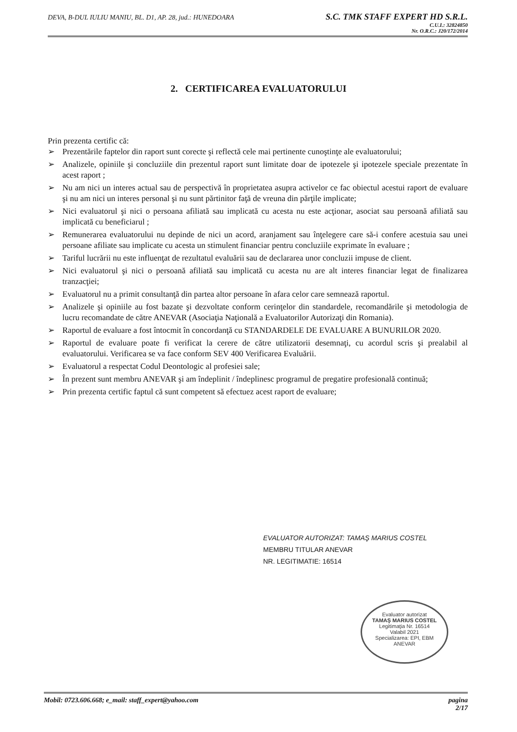DEVA, B-DUL IULIU MANIU, BL. D1, AP. 28, jud.: HUNEDOARA
S.C. TMK STAFF EXPERT HD S.R.L.
C.U.I.: 32824850
Nr. O.R.C.: J20/172/2014
2. CERTIFICAREA EVALUATORULUI
Prin prezenta certific că:
➢ Prezentările faptelor din raport sunt corecte şi reflectă cele mai pertinente cunoştinţe ale evaluatorului;
➢ Analizele, opiniile şi concluziile din prezentul raport sunt limitate doar de ipotezele şi ipotezele speciale prezentate în acest raport ;
➢ Nu am nici un interes actual sau de perspectivă în proprietatea asupra activelor ce fac obiectul acestui raport de evaluare şi nu am nici un interes personal şi nu sunt părtinitor faţă de vreuna din părţile implicate;
➢ Nici evaluatorul şi nici o persoana afiliată sau implicată cu acesta nu este acţionar, asociat sau persoană afiliată sau implicată cu beneficiarul ;
➢ Remunerarea evaluatorului nu depinde de nici un acord, aranjament sau înţelegere care să-i confere acestuia sau unei persoane afiliate sau implicate cu acesta un stimulent financiar pentru concluziile exprimate în evaluare ;
➢ Tariful lucrării nu este influenţat de rezultatul evaluării sau de declararea unor concluzii impuse de client.
➢ Nici evaluatorul şi nici o persoană afiliată sau implicată cu acesta nu are alt interes financiar legat de finalizarea tranzacţiei;
➢ Evaluatorul nu a primit consultanţă din partea altor persoane în afara celor care semnează raportul.
➢ Analizele şi opiniile au fost bazate şi dezvoltate conform cerinţelor din standardele, recomandările şi metodologia de lucru recomandate de către ANEVAR (Asociaţia Naţională a Evaluatorilor Autorizaţi din Romania).
➢ Raportul de evaluare a fost întocmit în concordanţă cu STANDARDELE DE EVALUARE A BUNURILOR 2020.
➢ Raportul de evaluare poate fi verificat la cerere de către utilizatorii desemnaţi, cu acordul scris şi prealabil al evaluatorului. Verificarea se va face conform SEV 400 Verificarea Evaluării.
➢ Evaluatorul a respectat Codul Deontologic al profesiei sale;
➢ În prezent sunt membru ANEVAR şi am îndeplinit / îndeplinesc programul de pregatire profesională continuă;
➢ Prin prezenta certific faptul că sunt competent să efectuez acest raport de evaluare;
EVALUATOR AUTORIZAT: TAMAŞ MARIUS COSTEL
MEMBRU TITULAR ANEVAR
NR. LEGITIMATIE: 16514
Evaluator autorizat
TAMAŞ MARIUS COSTEL
Legitimaţia Nr. 16514
Valabil 2021
Specializarea: EPI, EBM
ANEVAR
Mobil: 0723.606.668; e_mail: staff_expert@yahoo.com
pagina
2/17